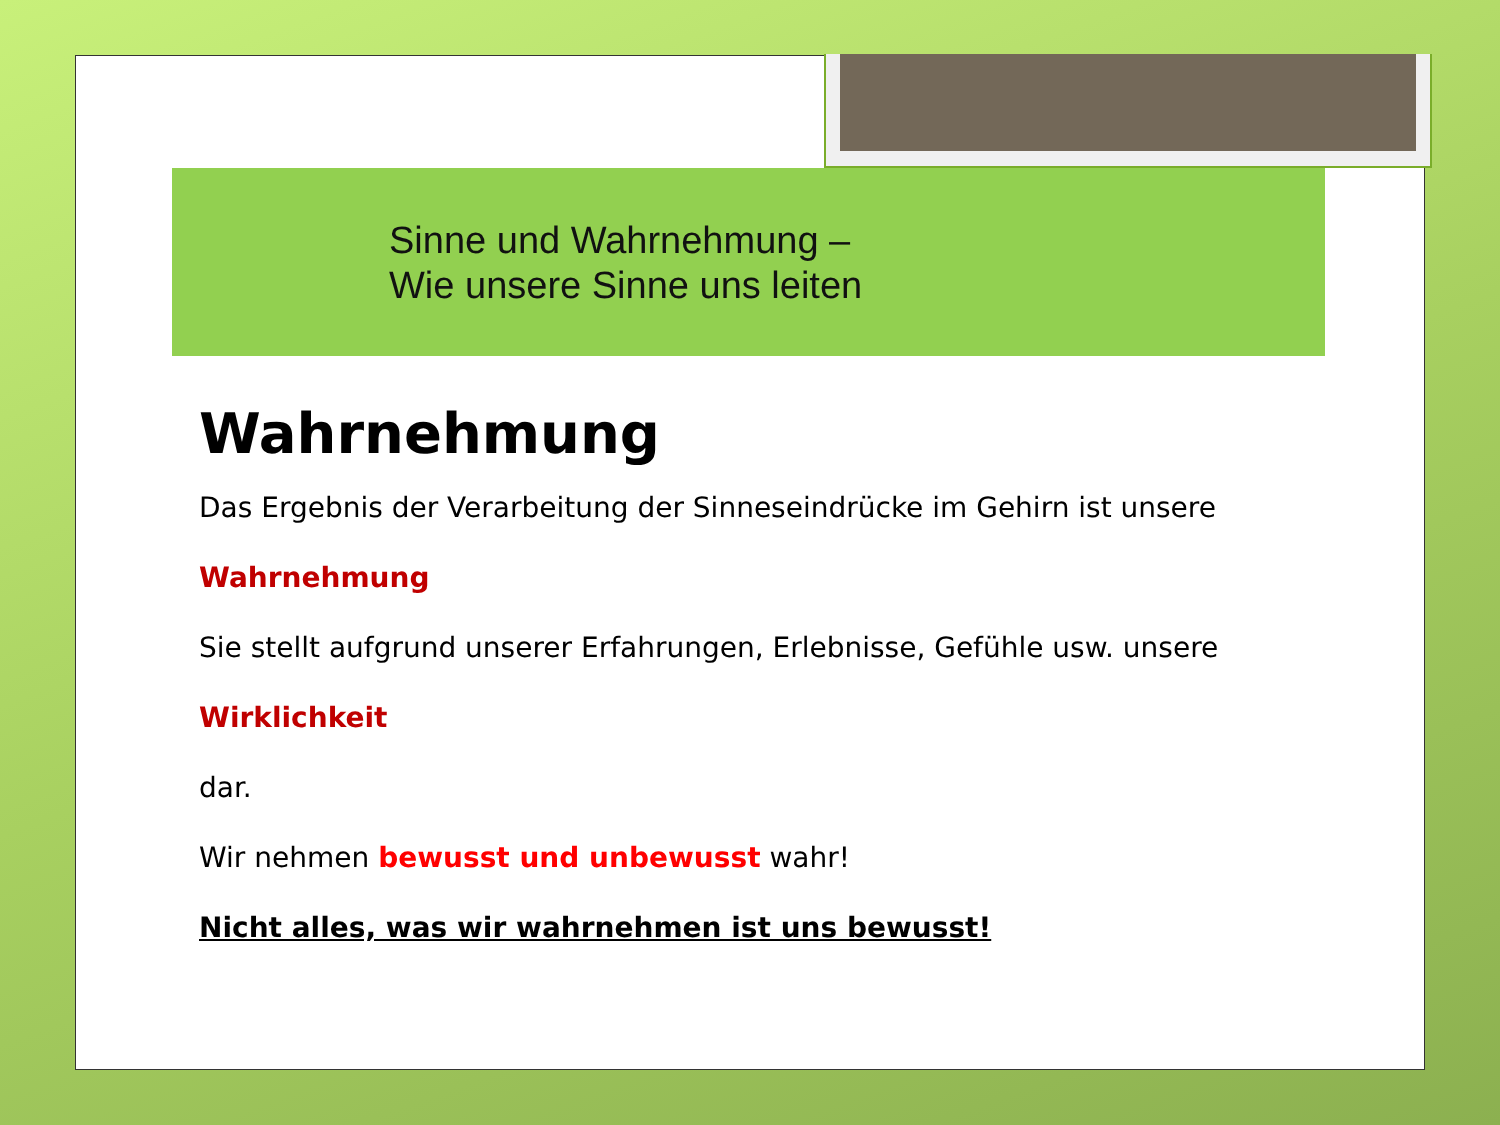Sinne und Wahrnehmung –
Wie unsere Sinne uns leiten
Wahrnehmung
Das Ergebnis der Verarbeitung der Sinneseindrücke im Gehirn ist unsere
Wahrnehmung
Sie stellt aufgrund unserer Erfahrungen, Erlebnisse, Gefühle usw. unsere
Wirklichkeit
dar.
Wir nehmen bewusst und unbewusst wahr!
Nicht alles, was wir wahrnehmen ist uns bewusst!